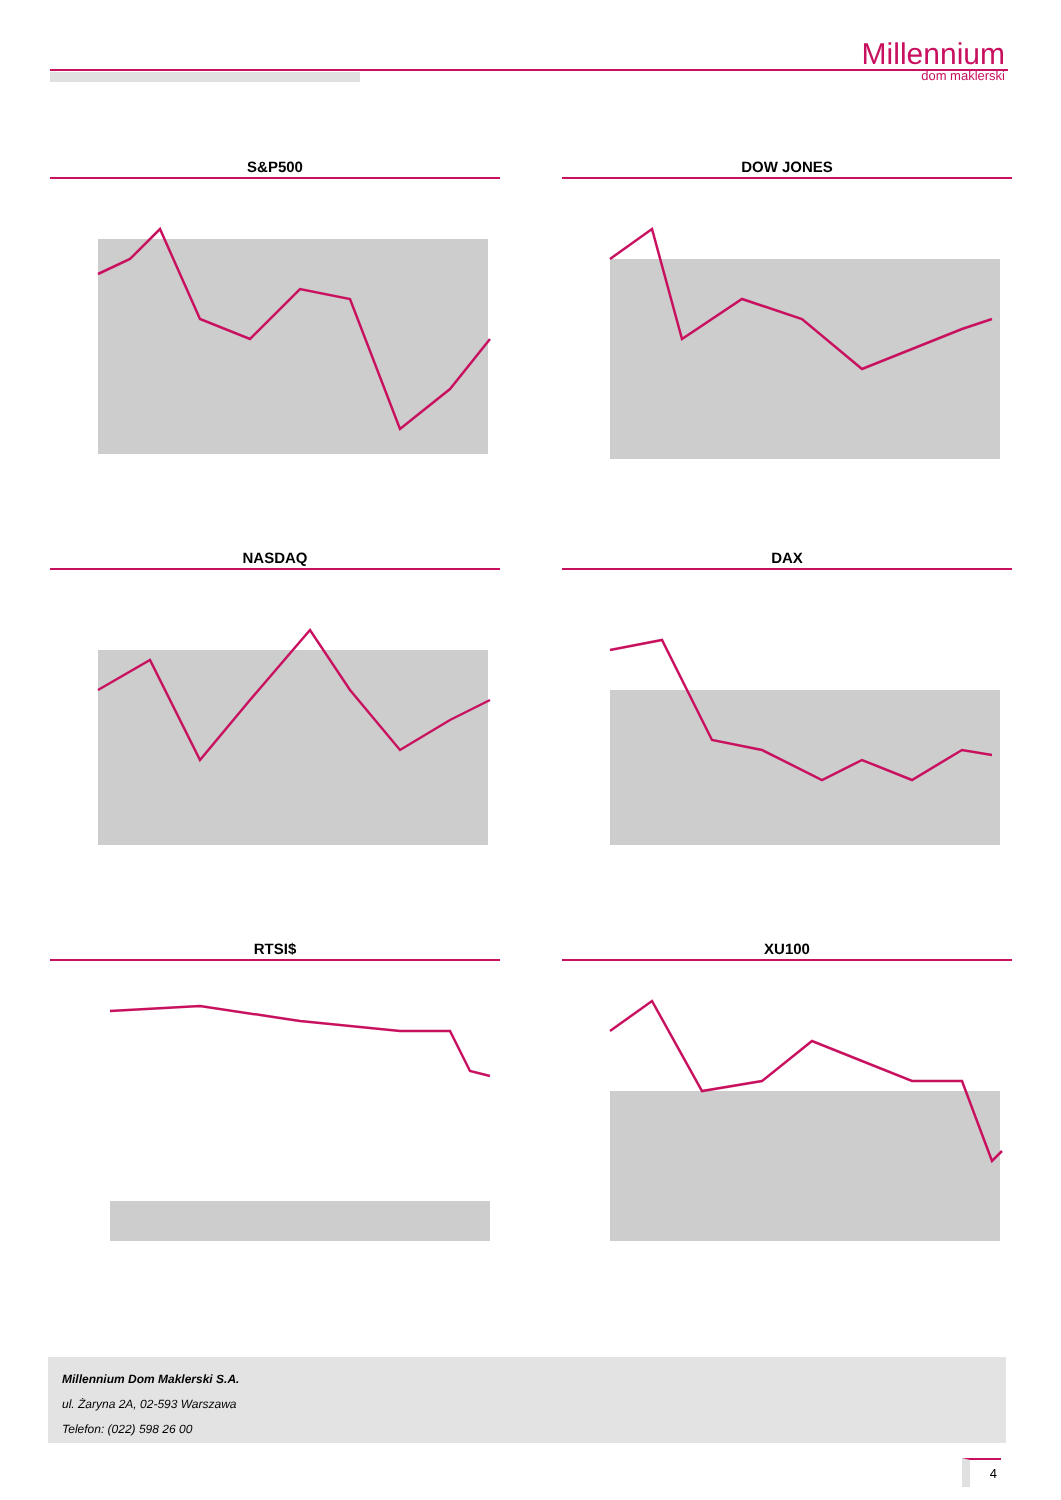Millennium
dom maklerski
S&P500
DOW JONES
NASDAQ
DAX
RTSI$
XU100
Millennium Dom Maklerski S.A.
ul. Żaryna 2A, 02-593 Warszawa
Telefon: (022) 598 26 00
4